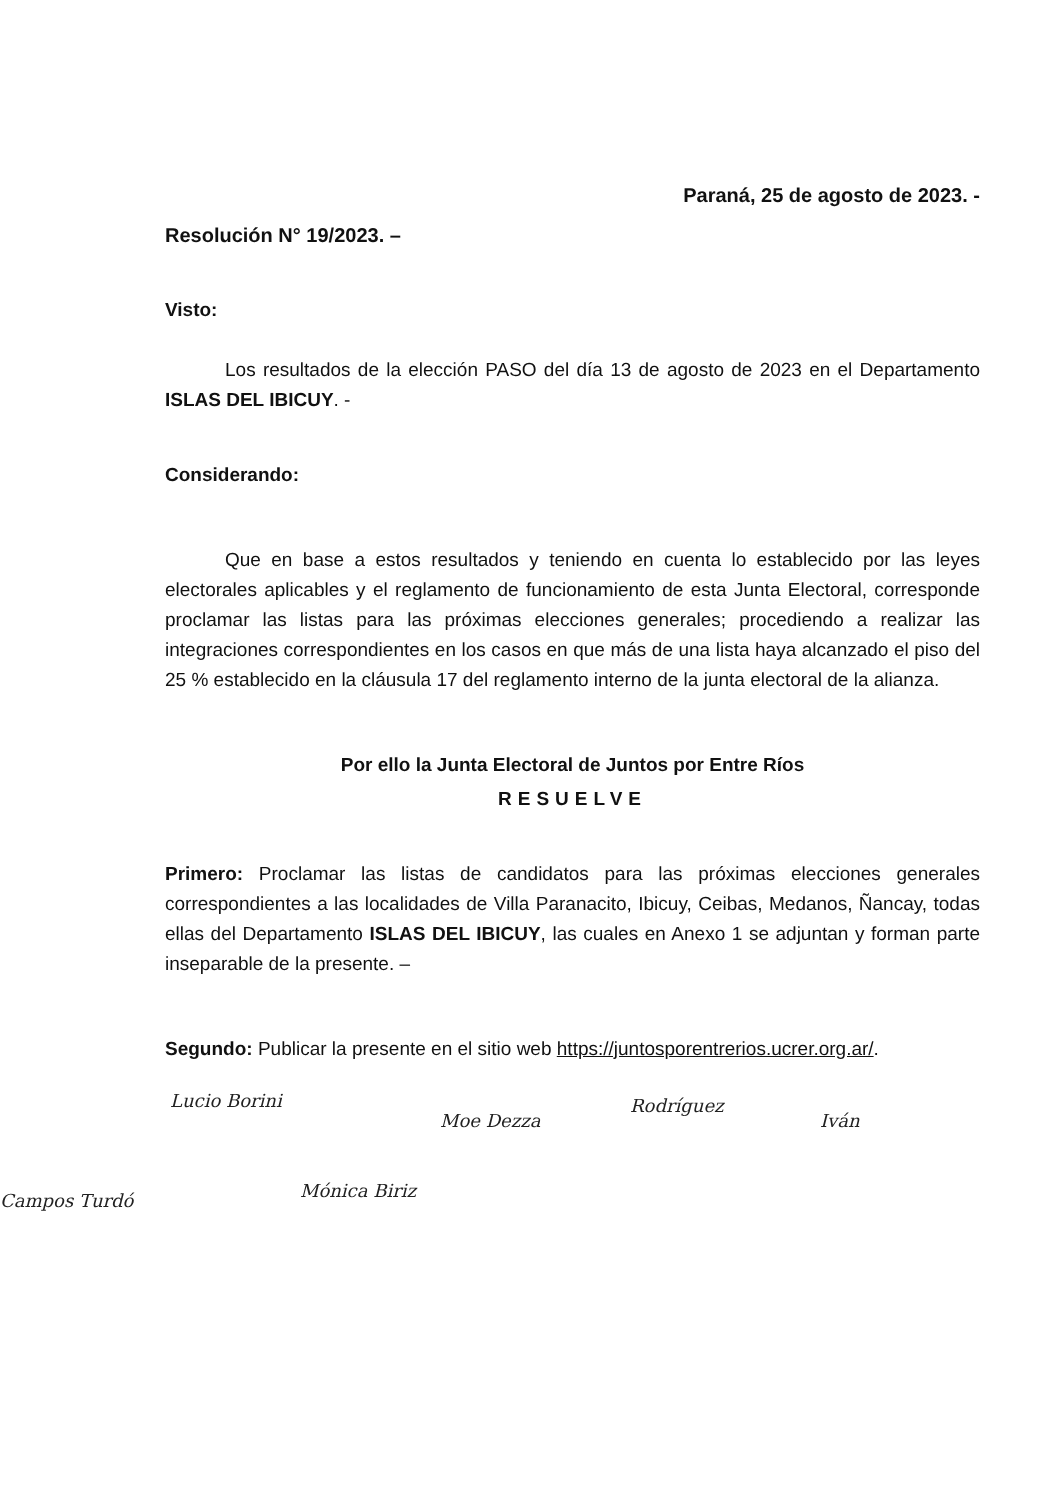Paraná, 25 de agosto de 2023. -
Resolución N° 19/2023. –
Visto:
Los resultados de la elección PASO del día 13 de agosto de 2023 en el Departamento ISLAS DEL IBICUY. -
Considerando:
Que en base a estos resultados y teniendo en cuenta lo establecido por las leyes electorales aplicables y el reglamento de funcionamiento de esta Junta Electoral, corresponde proclamar las listas para las próximas elecciones generales; procediendo a realizar las integraciones correspondientes en los casos en que más de una lista haya alcanzado el piso del 25 % establecido en la cláusula 17 del reglamento interno de la junta electoral de la alianza.
Por ello la Junta Electoral de Juntos por Entre Ríos
RESUELVE
Primero: Proclamar las listas de candidatos para las próximas elecciones generales correspondientes a las localidades de Villa Paranacito, Ibicuy, Ceibas, Medanos, Ñancay, todas ellas del Departamento ISLAS DEL IBICUY, las cuales en Anexo 1 se adjuntan y forman parte inseparable de la presente. –
Segundo: Publicar la presente en el sitio web https://juntosporentrerios.ucrer.org.ar/.
Lucio Borini
Moe Dezza
Rodríguez
Iván
Campos Turdó Mónica Biriz